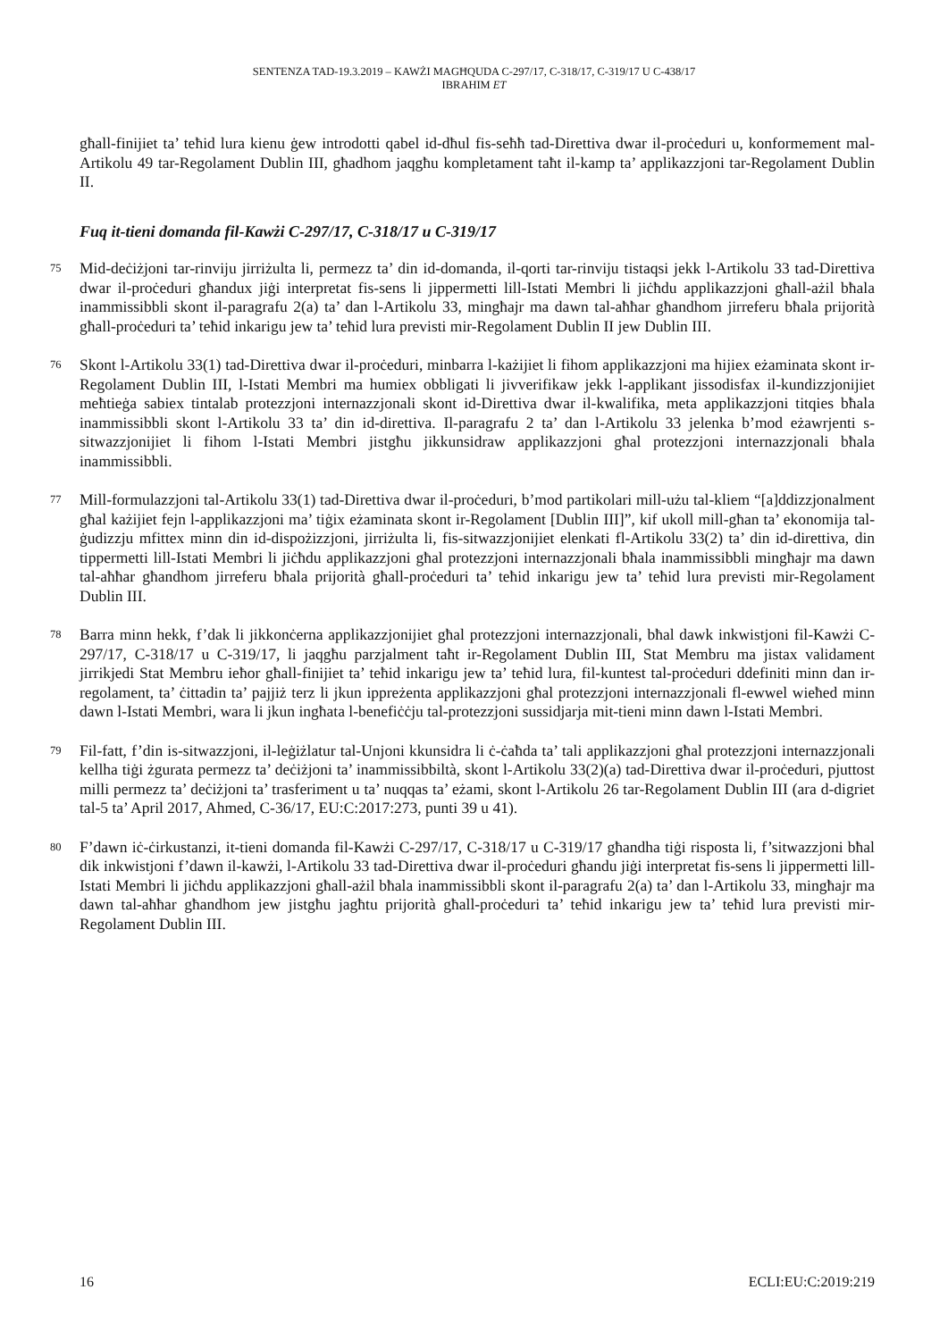SENTENZA TAD-19.3.2019 – KAWŻI MAGĦQUDA C-297/17, C-318/17, C-319/17 U C-438/17
IBRAHIM ET
għall-finijiet ta’ teħid lura kienu ġew introdotti qabel id-dħul fis-seħħ tad-Direttiva dwar il-proċeduri u, konformement mal-Artikolu 49 tar-Regolament Dublin III, għadhom jaqgħu kompletament taħt il-kamp ta’ applikazzjoni tar-Regolament Dublin II.
Fuq it-tieni domanda fil-Kawżi C-297/17, C-318/17 u C-319/17
75
Mid-deċiżjoni tar-rinviju jirriżulta li, permezz ta’ din id-domanda, il-qorti tar-rinviju tistaqsi jekk l-Artikolu 33 tad-Direttiva dwar il-proċeduri għandux jiġi interpretat fis-sens li jippermetti lill-Istati Membri li jiċħdu applikazzjoni għall-ażil bħala inammissibbli skont il-paragrafu 2(a) ta’ dan l-Artikolu 33, mingħajr ma dawn tal-aħħar għandhom jirreferu bħala prijorità għall-proċeduri ta’ teħid inkarigu jew ta’ teħid lura previsti mir-Regolament Dublin II jew Dublin III.
76
Skont l-Artikolu 33(1) tad-Direttiva dwar il-proċeduri, minbarra l-każijiet li fihom applikazzjoni ma hijiex eżaminata skont ir-Regolament Dublin III, l-Istati Membri ma humiex obbligati li jivverifikaw jekk l-applikant jissodisfax il-kundizzjonijiet meħtieġa sabiex tintalab protezzjoni internazzjonali skont id-Direttiva dwar il-kwalifika, meta applikazzjoni titqies bħala inammissibbli skont l-Artikolu 33 ta’ din id-direttiva. Il-paragrafu 2 ta’ dan l-Artikolu 33 jelenka b’mod eżawrjenti s-sitwazzjonijiet li fihom l-Istati Membri jistgħu jikkunsidraw applikazzjoni għal protezzjoni internazzjonali bħala inammissibbli.
77
Mill-formulazzjoni tal-Artikolu 33(1) tad-Direttiva dwar il-proċeduri, b’mod partikolari mill-użu tal-kliem “[a]ddizzjonalment għal każijiet fejn l-applikazzjoni ma’ tiġix eżaminata skont ir-Regolament [Dublin III]”, kif ukoll mill-għan ta’ ekonomija tal-ġudizzju mfittex minn din id-dispożizzjoni, jirriżulta li, fis-sitwazzjonijiet elenkati fl-Artikolu 33(2) ta’ din id-direttiva, din tippermetti lill-Istati Membri li jiċħdu applikazzjoni għal protezzjoni internazzjonali bħala inammissibbli mingħajr ma dawn tal-aħħar għandhom jirreferu bħala prijorità għall-proċeduri ta’ teħid inkarigu jew ta’ teħid lura previsti mir-Regolament Dublin III.
78
Barra minn hekk, f’dak li jikkonċerna applikazzjonijiet għal protezzjoni internazzjonali, bħal dawk inkwistjoni fil-Kawżi C-297/17, C-318/17 u C-319/17, li jaqgħu parzjalment taħt ir-Regolament Dublin III, Stat Membru ma jistax validament jirrikjedi Stat Membru ieħor għall-finijiet ta’ teħid inkarigu jew ta’ teħid lura, fil-kuntest tal-proċeduri ddefiniti minn dan ir-regolament, ta’ ċittadin ta’ pajjiż terz li jkun ippreżenta applikazzjoni għal protezzjoni internazzjonali fl-ewwel wieħed minn dawn l-Istati Membri, wara li jkun ingħata l-benefiċċju tal-protezzjoni sussidjarja mit-tieni minn dawn l-Istati Membri.
79
Fil-fatt, f’din is-sitwazzjoni, il-leġiżlatur tal-Unjoni kkunsidra li ċ-ċaħda ta’ tali applikazzjoni għal protezzjoni internazzjonali kellha tiġi żgurata permezz ta’ deċiżjoni ta’ inammissibbiltà, skont l-Artikolu 33(2)(a) tad-Direttiva dwar il-proċeduri, pjuttost milli permezz ta’ deċiżjoni ta’ trasferiment u ta’ nuqqas ta’ eżami, skont l-Artikolu 26 tar-Regolament Dublin III (ara d-digriet tal-5 ta’ April 2017, Ahmed, C-36/17, EU:C:2017:273, punti 39 u 41).
80
F’dawn iċ-ċirkustanzi, it-tieni domanda fil-Kawżi C-297/17, C-318/17 u C-319/17 għandha tiġi risposta li, f’sitwazzjoni bħal dik inkwistjoni f’dawn il-kawżi, l-Artikolu 33 tad-Direttiva dwar il-proċeduri għandu jiġi interpretat fis-sens li jippermetti lill-Istati Membri li jiċħdu applikazzjoni għall-ażil bħala inammissibbli skont il-paragrafu 2(a) ta’ dan l-Artikolu 33, mingħajr ma dawn tal-aħħar għandhom jew jistgħu jagħtu prijorità għall-proċeduri ta’ teħid inkarigu jew ta’ teħid lura previsti mir-Regolament Dublin III.
16 ECLI:EU:C:2019:219